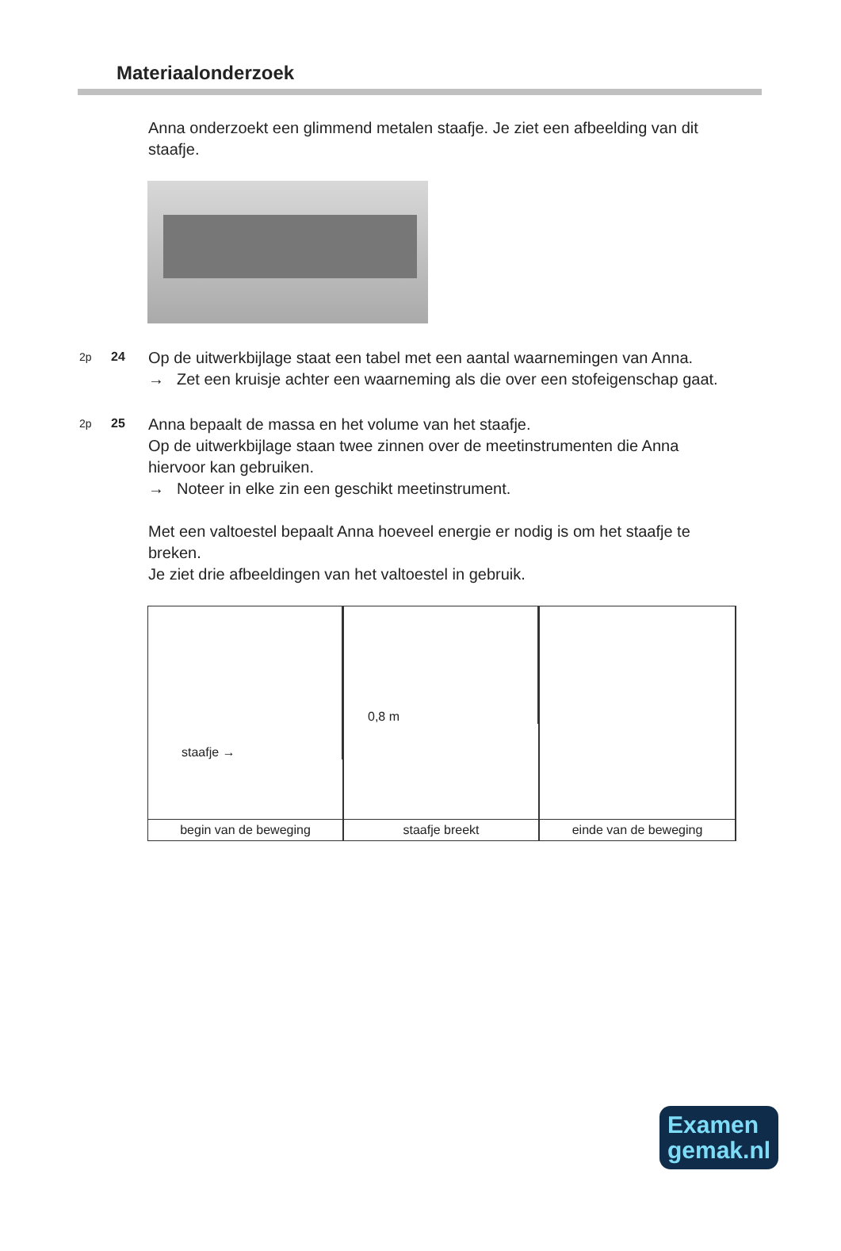Materiaalonderzoek
Anna onderzoekt een glimmend metalen staafje. Je ziet een afbeelding van dit staafje.
2p 24
Op de uitwerkbijlage staat een tabel met een aantal waarnemingen van Anna.
→ Zet een kruisje achter een waarneming als die over een stofeigenschap gaat.
2p 25
Anna bepaalt de massa en het volume van het staafje.
Op de uitwerkbijlage staan twee zinnen over de meetinstrumenten die Anna hiervoor kan gebruiken.
→ Noteer in elke zin een geschikt meetinstrument.
Met een valtoestel bepaalt Anna hoeveel energie er nodig is om het staafje te breken.
Je ziet drie afbeeldingen van het valtoestel in gebruik.
staafje →
begin van de beweging
0,8 m
staafje breekt
einde van de beweging
Examen
gemak.nl